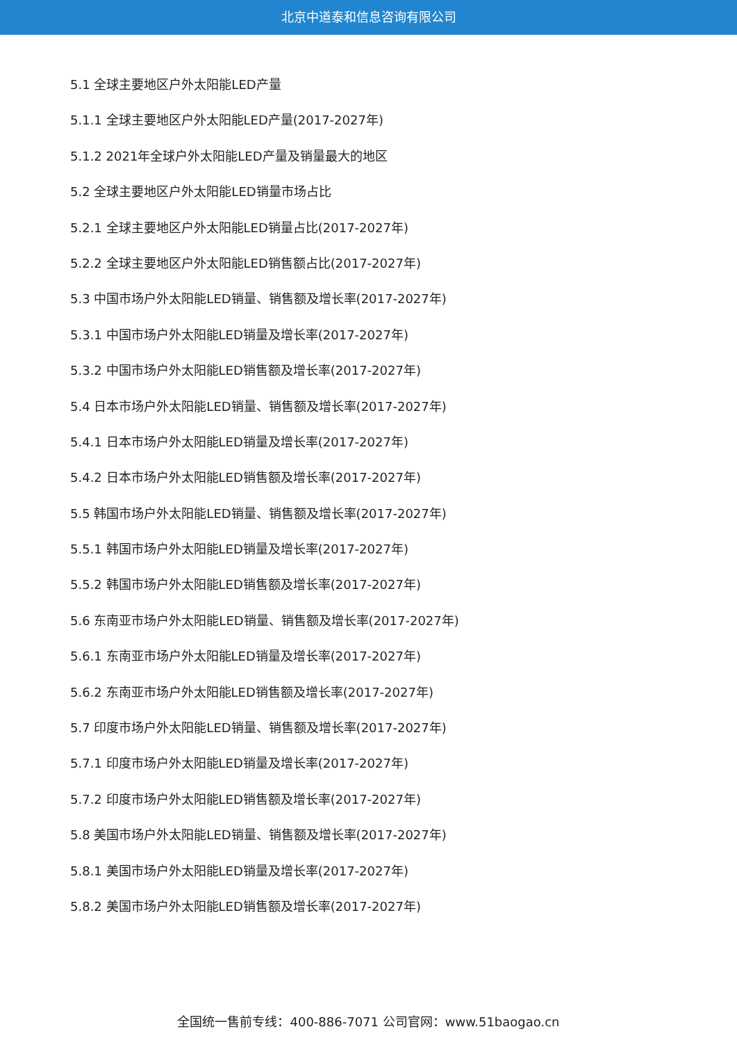北京中道泰和信息咨询有限公司
5.1 全球主要地区户外太阳能LED产量
5.1.1 全球主要地区户外太阳能LED产量(2017-2027年)
5.1.2 2021年全球户外太阳能LED产量及销量最大的地区
5.2 全球主要地区户外太阳能LED销量市场占比
5.2.1 全球主要地区户外太阳能LED销量占比(2017-2027年)
5.2.2 全球主要地区户外太阳能LED销售额占比(2017-2027年)
5.3 中国市场户外太阳能LED销量、销售额及增长率(2017-2027年)
5.3.1 中国市场户外太阳能LED销量及增长率(2017-2027年)
5.3.2 中国市场户外太阳能LED销售额及增长率(2017-2027年)
5.4 日本市场户外太阳能LED销量、销售额及增长率(2017-2027年)
5.4.1 日本市场户外太阳能LED销量及增长率(2017-2027年)
5.4.2 日本市场户外太阳能LED销售额及增长率(2017-2027年)
5.5 韩国市场户外太阳能LED销量、销售额及增长率(2017-2027年)
5.5.1 韩国市场户外太阳能LED销量及增长率(2017-2027年)
5.5.2 韩国市场户外太阳能LED销售额及增长率(2017-2027年)
5.6 东南亚市场户外太阳能LED销量、销售额及增长率(2017-2027年)
5.6.1 东南亚市场户外太阳能LED销量及增长率(2017-2027年)
5.6.2 东南亚市场户外太阳能LED销售额及增长率(2017-2027年)
5.7 印度市场户外太阳能LED销量、销售额及增长率(2017-2027年)
5.7.1 印度市场户外太阳能LED销量及增长率(2017-2027年)
5.7.2 印度市场户外太阳能LED销售额及增长率(2017-2027年)
5.8 美国市场户外太阳能LED销量、销售额及增长率(2017-2027年)
5.8.1 美国市场户外太阳能LED销量及增长率(2017-2027年)
5.8.2 美国市场户外太阳能LED销售额及增长率(2017-2027年)
全国统一售前专线：400-886-7071 公司官网：www.51baogao.cn